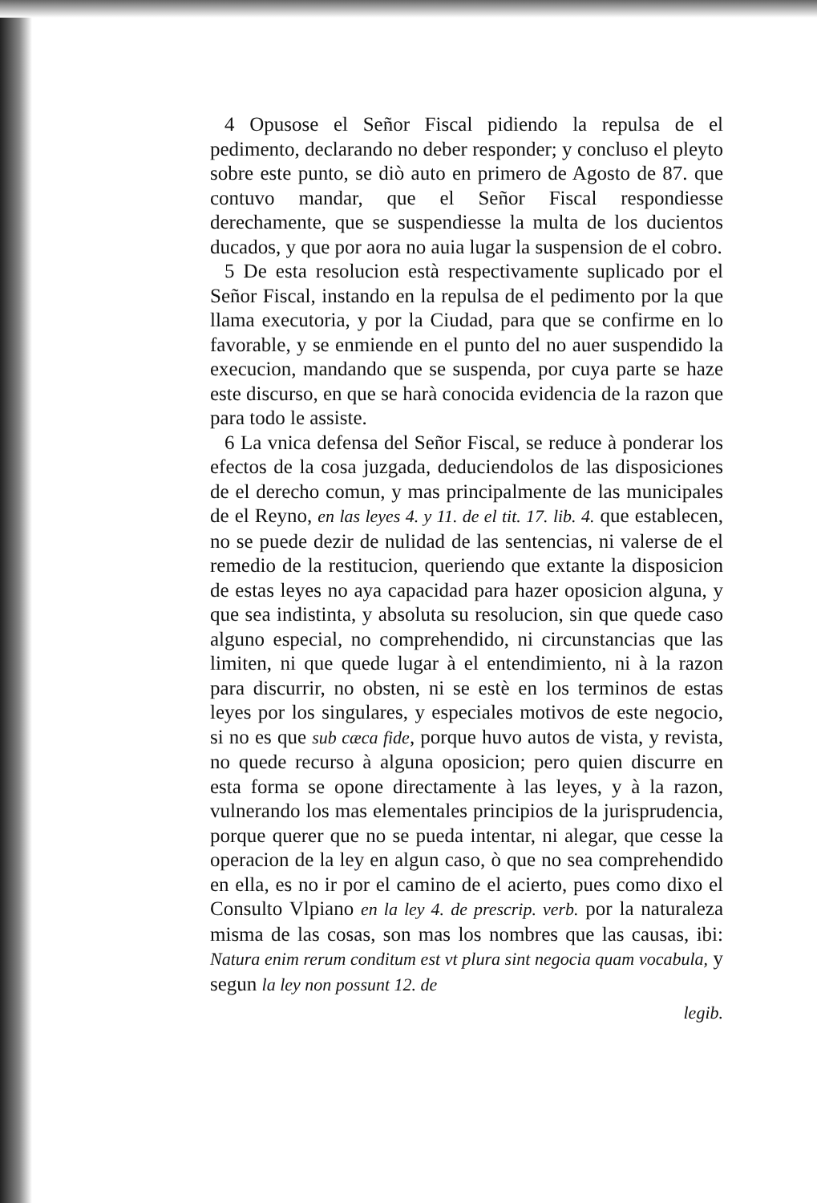4 Opusose el Señor Fiscal pidiendo la repulsa de el pedimento, declarando no deber responder; y concluso el pleyto sobre este punto, se diò auto en primero de Agosto de 87. que contuvo mandar, que el Señor Fiscal respondiesse derechamente, que se suspendiesse la multa de los ducientos ducados, y que por aora no auia lugar la suspension de el cobro.
5 De esta resolucion està respectivamente suplicado por el Señor Fiscal, instando en la repulsa de el pedimento por la que llama executoria, y por la Ciudad, para que se confirme en lo favorable, y se enmiende en el punto del no auer suspendido la execucion, mandando que se suspenda, por cuya parte se haze este discurso, en que se harà conocida evidencia de la razon que para todo le assiste.
6 La vnica defensa del Señor Fiscal, se reduce à ponderar los efectos de la cosa juzgada, deduciendolos de las disposiciones de el derecho comun, y mas principalmente de las municipales de el Reyno, en las leyes 4. y 11. de el tit. 17. lib. 4. que establecen, no se puede dezir de nulidad de las sentencias, ni valerse de el remedio de la restitucion, queriendo que extante la disposicion de estas leyes no aya capacidad para hazer oposicion alguna, y que sea indistinta, y absoluta su resolucion, sin que quede caso alguno especial, no comprehendido, ni circunstancias que las limiten, ni que quede lugar à el entendimiento, ni à la razon para discurrir, no obsten, ni se estè en los terminos de estas leyes por los singulares, y especiales motivos de este negocio, si no es que sub cæca fide, porque huvo autos de vista, y revista, no quede recurso à alguna oposicion; pero quien discurre en esta forma se opone directamente à las leyes, y à la razon, vulnerando los mas elementales principios de la jurisprudencia, porque querer que no se pueda intentar, ni alegar, que cesse la operacion de la ley en algun caso, ò que no sea comprehendido en ella, es no ir por el camino de el acierto, pues como dixo el Consulto Vlpiano en la ley 4. de prescrip. verb. por la naturaleza misma de las cosas, son mas los nombres que las causas, ibi: Natura enim rerum conditum est vt plura sint negocia quam vocabula, y segun la ley non possunt 12. de
legib.